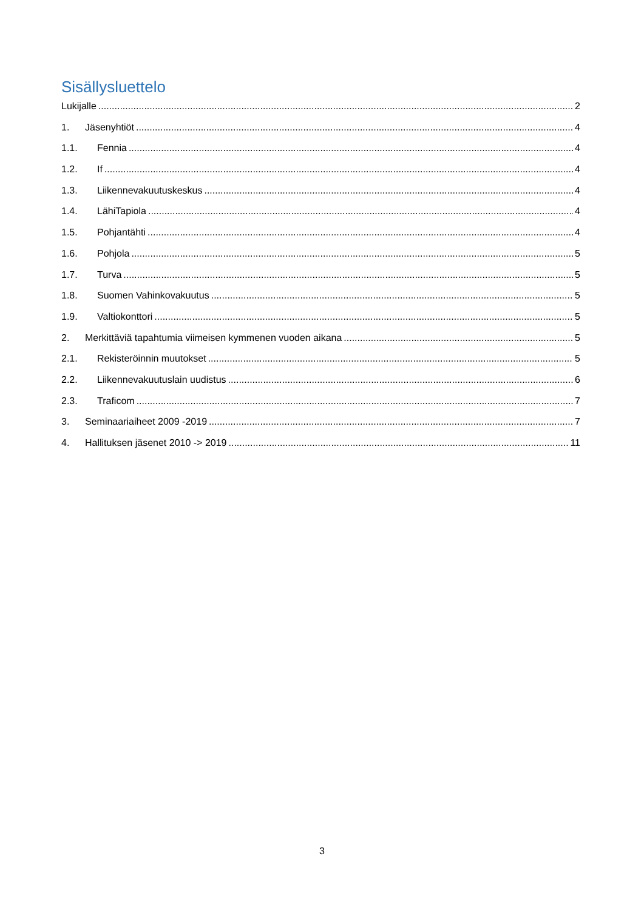Sisällysluettelo
Lukijalle 2
1. Jäsenyhtiöt 4
1.1. Fennia 4
1.2. If 4
1.3. Liikennevakuutuskeskus 4
1.4. LähiTapiola 4
1.5. Pohjantähti 4
1.6. Pohjola 5
1.7. Turva 5
1.8. Suomen Vahinkovakuutus 5
1.9. Valtiokonttori 5
2. Merkittäviä tapahtumia viimeisen kymmenen vuoden aikana 5
2.1. Rekisteröinnin muutokset 5
2.2. Liikennevakuutuslain uudistus 6
2.3. Traficom 7
3. Seminaariaiheet 2009 -2019 7
4. Hallituksen jäsenet 2010 -> 2019 11
3